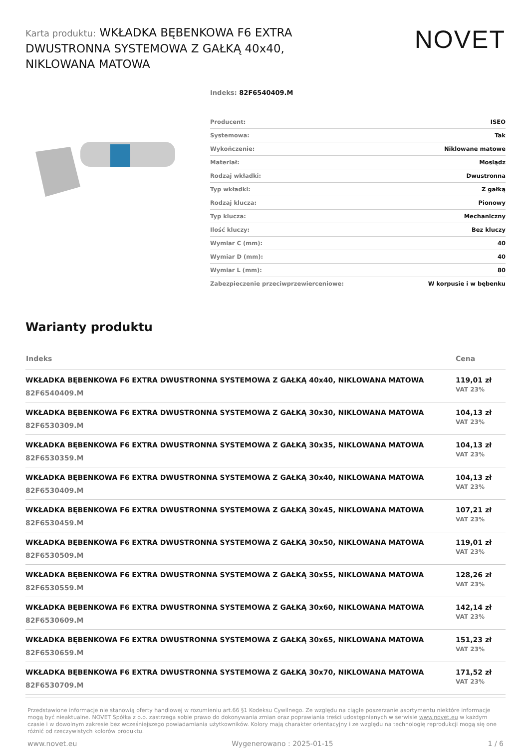Karta produktu: WKŁADKA BĘBENKOWA F6 EXTRA DWUSTRONNA SYSTEMOWA Z GAŁKĄ 40x40, NIKLOWANA MATOWA
NOVET
Indeks: 82F6540409.M
| Producent: | ISEO |
| Systemowa: | Tak |
| Wykończenie: | Niklowane matowe |
| Materiał: | Mosiądz |
| Rodzaj wkładki: | Dwustronna |
| Typ wkładki: | Z gałką |
| Rodzaj klucza: | Pionowy |
| Typ klucza: | Mechaniczny |
| Ilość kluczy: | Bez kluczy |
| Wymiar C (mm): | 40 |
| Wymiar D (mm): | 40 |
| Wymiar L (mm): | 80 |
| Zabezpieczenie przeciwprzewierceniowe: | W korpusie i w bębenku |
Warianty produktu
| Indeks | Cena |
| --- | --- |
| WKŁADKA BĘBENKOWA F6 EXTRA DWUSTRONNA SYSTEMOWA Z GAŁKĄ 40x40, NIKLOWANA MATOWA 82F6540409.M | 119,01 zł VAT 23% |
| WKŁADKA BĘBENKOWA F6 EXTRA DWUSTRONNA SYSTEMOWA Z GAŁKĄ 30x30, NIKLOWANA MATOWA 82F6530309.M | 104,13 zł VAT 23% |
| WKŁADKA BĘBENKOWA F6 EXTRA DWUSTRONNA SYSTEMOWA Z GAŁKĄ 30x35, NIKLOWANA MATOWA 82F6530359.M | 104,13 zł VAT 23% |
| WKŁADKA BĘBENKOWA F6 EXTRA DWUSTRONNA SYSTEMOWA Z GAŁKĄ 30x40, NIKLOWANA MATOWA 82F6530409.M | 104,13 zł VAT 23% |
| WKŁADKA BĘBENKOWA F6 EXTRA DWUSTRONNA SYSTEMOWA Z GAŁKĄ 30x45, NIKLOWANA MATOWA 82F6530459.M | 107,21 zł VAT 23% |
| WKŁADKA BĘBENKOWA F6 EXTRA DWUSTRONNA SYSTEMOWA Z GAŁKĄ 30x50, NIKLOWANA MATOWA 82F6530509.M | 119,01 zł VAT 23% |
| WKŁADKA BĘBENKOWA F6 EXTRA DWUSTRONNA SYSTEMOWA Z GAŁKĄ 30x55, NIKLOWANA MATOWA 82F6530559.M | 128,26 zł VAT 23% |
| WKŁADKA BĘBENKOWA F6 EXTRA DWUSTRONNA SYSTEMOWA Z GAŁKĄ 30x60, NIKLOWANA MATOWA 82F6530609.M | 142,14 zł VAT 23% |
| WKŁADKA BĘBENKOWA F6 EXTRA DWUSTRONNA SYSTEMOWA Z GAŁKĄ 30x65, NIKLOWANA MATOWA 82F6530659.M | 151,23 zł VAT 23% |
| WKŁADKA BĘBENKOWA F6 EXTRA DWUSTRONNA SYSTEMOWA Z GAŁKĄ 30x70, NIKLOWANA MATOWA 82F6530709.M | 171,52 zł VAT 23% |
Przedstawione informacje nie stanowią oferty handlowej w rozumieniu art.66 §1 Kodeksu Cywilnego. Ze względu na ciągłe poszerzanie asortymentu niektóre informacje mogą być nieaktualne. NOVET Spółka z o.o. zastrzega sobie prawo do dokonywania zmian oraz poprawiania treści udostępnianych w serwisie www.novet.eu w każdym czasie i w dowolnym zakresie bez wcześniejszego powiadamiania użytkowników. Kolory mają charakter orientacyjny i ze względu na technologię reprodukcji mogą się one różnić od rzeczywistych kolorów produktu.
www.novet.eu Wygenerowano : 2025-01-15 1 / 6